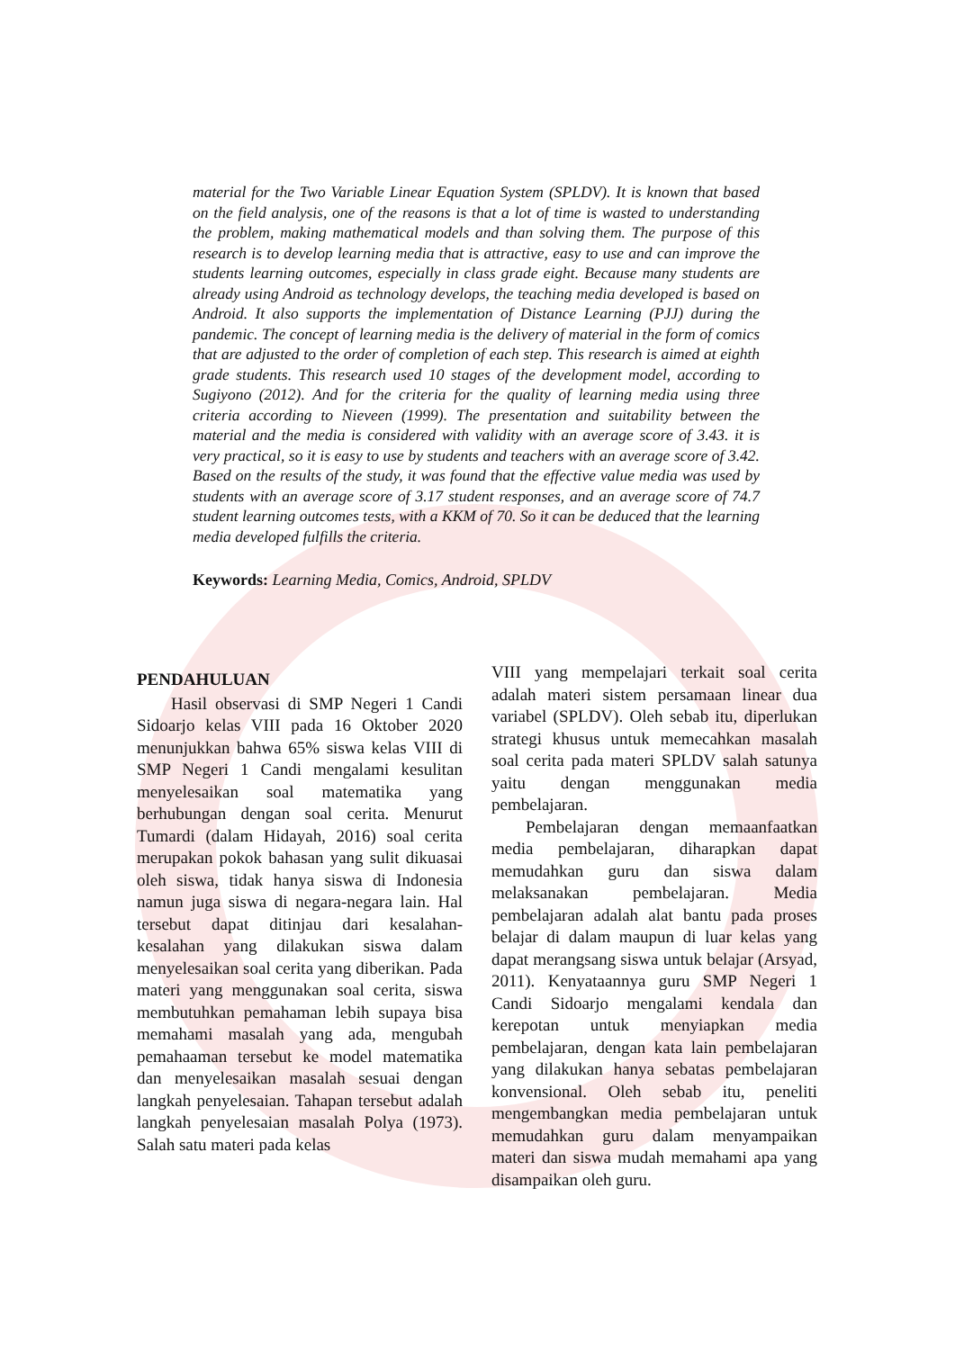material for the Two Variable Linear Equation System (SPLDV). It is known that based on the field analysis, one of the reasons is that a lot of time is wasted to understanding the problem, making mathematical models and than solving them. The purpose of this research is to develop learning media that is attractive, easy to use and can improve the students learning outcomes, especially in class grade eight. Because many students are already using Android as technology develops, the teaching media developed is based on Android. It also supports the implementation of Distance Learning (PJJ) during the pandemic. The concept of learning media is the delivery of material in the form of comics that are adjusted to the order of completion of each step. This research is aimed at eighth grade students. This research used 10 stages of the development model, according to Sugiyono (2012). And for the criteria for the quality of learning media using three criteria according to Nieveen (1999). The presentation and suitability between the material and the media is considered with validity with an average score of 3.43. it is very practical, so it is easy to use by students and teachers with an average score of 3.42. Based on the results of the study, it was found that the effective value media was used by students with an average score of 3.17 student responses, and an average score of 74.7 student learning outcomes tests, with a KKM of 70. So it can be deduced that the learning media developed fulfills the criteria.
Keywords: Learning Media, Comics, Android, SPLDV
PENDAHULUAN
Hasil observasi di SMP Negeri 1 Candi Sidoarjo kelas VIII pada 16 Oktober 2020 menunjukkan bahwa 65% siswa kelas VIII di SMP Negeri 1 Candi mengalami kesulitan menyelesaikan soal matematika yang berhubungan dengan soal cerita. Menurut Tumardi (dalam Hidayah, 2016) soal cerita merupakan pokok bahasan yang sulit dikuasai oleh siswa, tidak hanya siswa di Indonesia namun juga siswa di negara-negara lain. Hal tersebut dapat ditinjau dari kesalahan-kesalahan yang dilakukan siswa dalam menyelesaikan soal cerita yang diberikan. Pada materi yang menggunakan soal cerita, siswa membutuhkan pemahaman lebih supaya bisa memahami masalah yang ada, mengubah pemahaaman tersebut ke model matematika dan menyelesaikan masalah sesuai dengan langkah penyelesaian. Tahapan tersebut adalah langkah penyelesaian masalah Polya (1973). Salah satu materi pada kelas
VIII yang mempelajari terkait soal cerita adalah materi sistem persamaan linear dua variabel (SPLDV). Oleh sebab itu, diperlukan strategi khusus untuk memecahkan masalah soal cerita pada materi SPLDV salah satunya yaitu dengan menggunakan media pembelajaran.
Pembelajaran dengan memaanfaatkan media pembelajaran, diharapkan dapat memudahkan guru dan siswa dalam melaksanakan pembelajaran. Media pembelajaran adalah alat bantu pada proses belajar di dalam maupun di luar kelas yang dapat merangsang siswa untuk belajar (Arsyad, 2011). Kenyataannya guru SMP Negeri 1 Candi Sidoarjo mengalami kendala dan kerepotan untuk menyiapkan media pembelajaran, dengan kata lain pembelajaran yang dilakukan hanya sebatas pembelajaran konvensional. Oleh sebab itu, peneliti mengembangkan media pembelajaran untuk memudahkan guru dalam menyampaikan materi dan siswa mudah memahami apa yang disampaikan oleh guru.